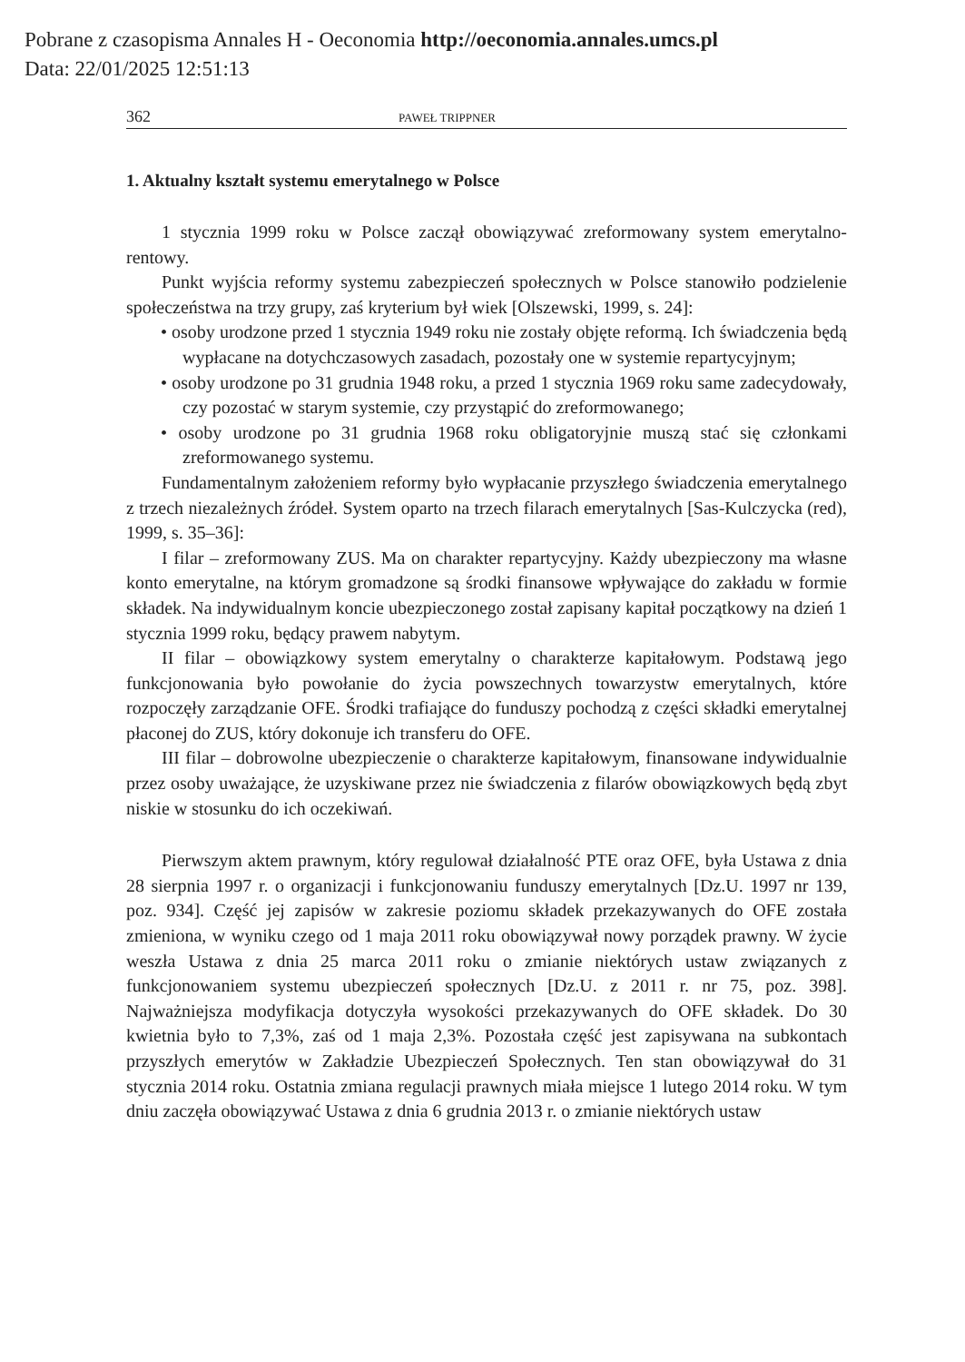Pobrane z czasopisma Annales H - Oeconomia http://oeconomia.annales.umcs.pl
Data: 22/01/2025 12:51:13
362 PAWEŁ TRIPPNER
1. Aktualny kształt systemu emerytalnego w Polsce
1 stycznia 1999 roku w Polsce zaczął obowiązywać zreformowany system emerytalno-rentowy.
Punkt wyjścia reformy systemu zabezpieczeń społecznych w Polsce stanowiło podzielenie społeczeństwa na trzy grupy, zaś kryterium był wiek [Olszewski, 1999, s. 24]:
• osoby urodzone przed 1 stycznia 1949 roku nie zostały objęte reformą. Ich świadczenia będą wypłacane na dotychczasowych zasadach, pozostały one w systemie repartycyjnym;
• osoby urodzone po 31 grudnia 1948 roku, a przed 1 stycznia 1969 roku same zadecydowały, czy pozostać w starym systemie, czy przystąpić do zreformowanego;
• osoby urodzone po 31 grudnia 1968 roku obligatoryjnie muszą stać się członkami zreformowanego systemu.
Fundamentalnym założeniem reformy było wypłacanie przyszłego świadczenia emerytalnego z trzech niezależnych źródeł. System oparto na trzech filarach emerytalnych [Sas-Kulczycka (red), 1999, s. 35–36]:
I filar – zreformowany ZUS. Ma on charakter repartycyjny. Każdy ubezpieczony ma własne konto emerytalne, na którym gromadzone są środki finansowe wpływające do zakładu w formie składek. Na indywidualnym koncie ubezpieczonego został zapisany kapitał początkowy na dzień 1 stycznia 1999 roku, będący prawem nabytym.
II filar – obowiązkowy system emerytalny o charakterze kapitałowym. Podstawą jego funkcjonowania było powołanie do życia powszechnych towarzystw emerytalnych, które rozpoczęły zarządzanie OFE. Środki trafiające do funduszy pochodzą z części składki emerytalnej płaconej do ZUS, który dokonuje ich transferu do OFE.
III filar – dobrowolne ubezpieczenie o charakterze kapitałowym, finansowane indywidualnie przez osoby uważające, że uzyskiwane przez nie świadczenia z filarów obowiązkowych będą zbyt niskie w stosunku do ich oczekiwań.
Pierwszym aktem prawnym, który regulował działalność PTE oraz OFE, była Ustawa z dnia 28 sierpnia 1997 r. o organizacji i funkcjonowaniu funduszy emerytalnych [Dz.U. 1997 nr 139, poz. 934]. Część jej zapisów w zakresie poziomu składek przekazywanych do OFE została zmieniona, w wyniku czego od 1 maja 2011 roku obowiązywał nowy porządek prawny. W życie weszła Ustawa z dnia 25 marca 2011 roku o zmianie niektórych ustaw związanych z funkcjonowaniem systemu ubezpieczeń społecznych [Dz.U. z 2011 r. nr 75, poz. 398]. Najważniejsza modyfikacja dotyczyła wysokości przekazywanych do OFE składek. Do 30 kwietnia było to 7,3%, zaś od 1 maja 2,3%. Pozostała część jest zapisywana na subkontach przyszłych emerytów w Zakładzie Ubezpieczeń Społecznych. Ten stan obowiązywał do 31 stycznia 2014 roku. Ostatnia zmiana regulacji prawnych miała miejsce 1 lutego 2014 roku. W tym dniu zaczęła obowiązywać Ustawa z dnia 6 grudnia 2013 r. o zmianie niektórych ustaw